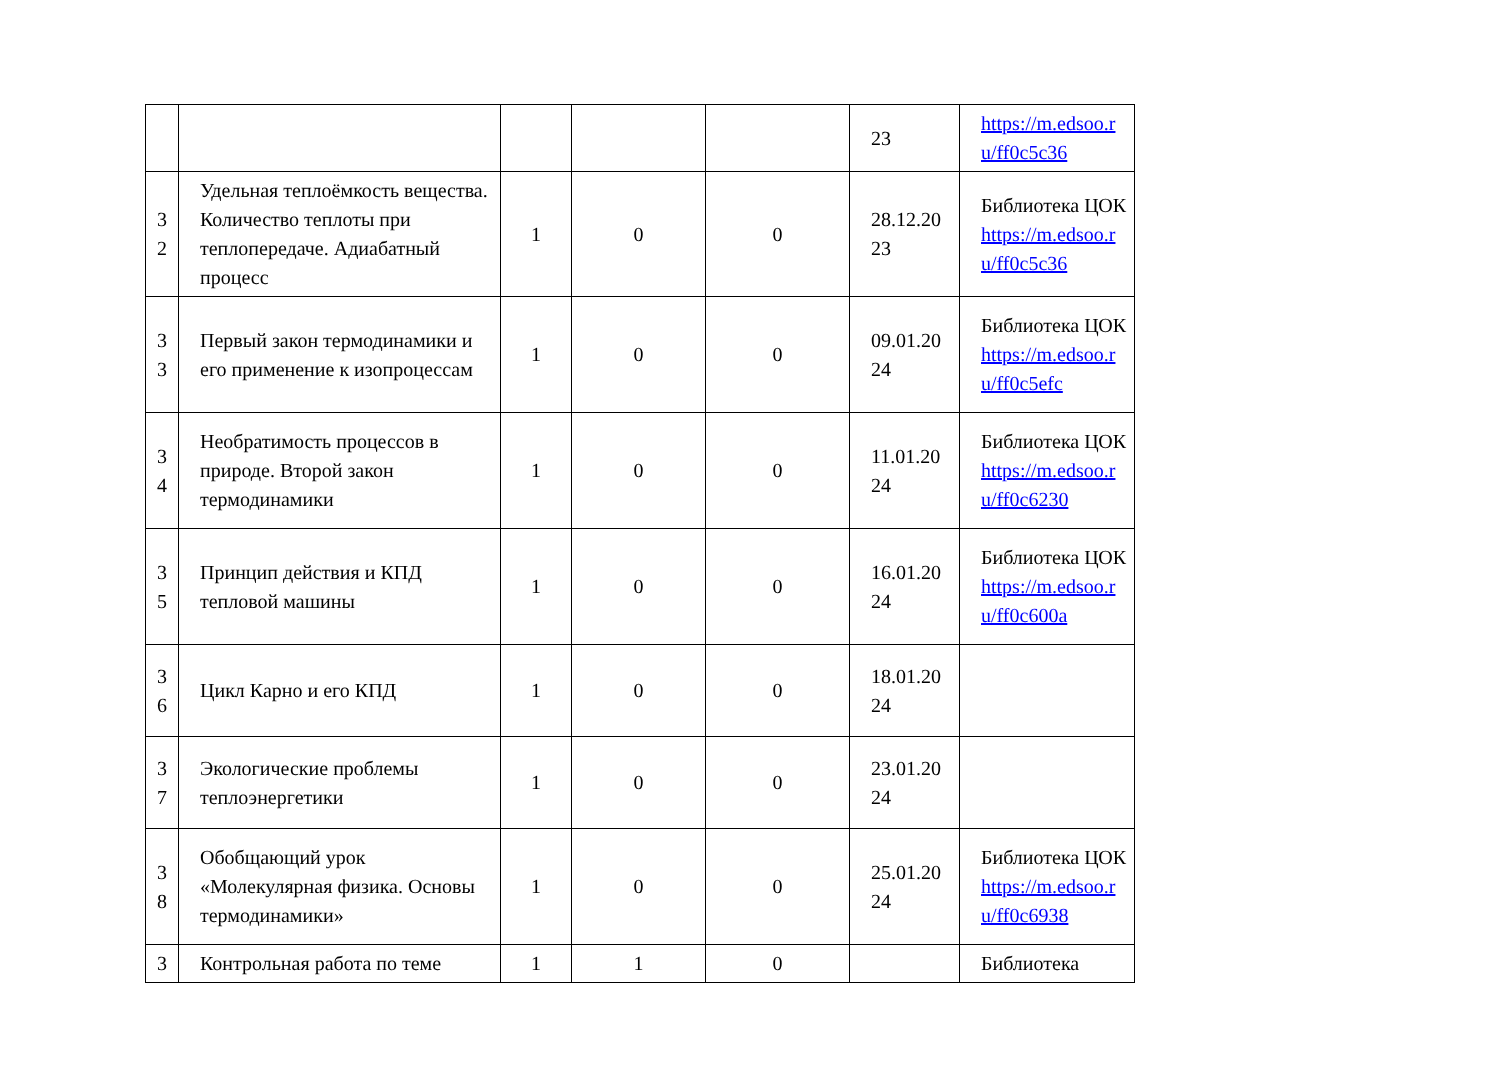| | | | | | 23 | https://m.edsoo.r u/ff0c5c36 |
| 3 2 | Удельная теплоёмкость вещества. Количество теплоты при теплопередаче. Адиабатный процесс | 1 | 0 | 0 | 28.12.20 23 | Библиотека ЦОК https://m.edsoo.r u/ff0c5c36 |
| 3 3 | Первый закон термодинамики и его применение к изопроцессам | 1 | 0 | 0 | 09.01.20 24 | Библиотека ЦОК https://m.edsoo.r u/ff0c5efc |
| 3 4 | Необратимость процессов в природе. Второй закон термодинамики | 1 | 0 | 0 | 11.01.20 24 | Библиотека ЦОК https://m.edsoo.r u/ff0c6230 |
| 3 5 | Принцип действия и КПД тепловой машины | 1 | 0 | 0 | 16.01.20 24 | Библиотека ЦОК https://m.edsoo.r u/ff0c600a |
| 3 6 | Цикл Карно и его КПД | 1 | 0 | 0 | 18.01.20 24 | |
| 3 7 | Экологические проблемы теплоэнергетики | 1 | 0 | 0 | 23.01.20 24 | |
| 3 8 | Обобщающий урок «Молекулярная физика. Основы термодинамики» | 1 | 0 | 0 | 25.01.20 24 | Библиотека ЦОК https://m.edsoo.r u/ff0c6938 |
| 3 | Контрольная работа по теме | 1 | 1 | 0 | | Библиотека |